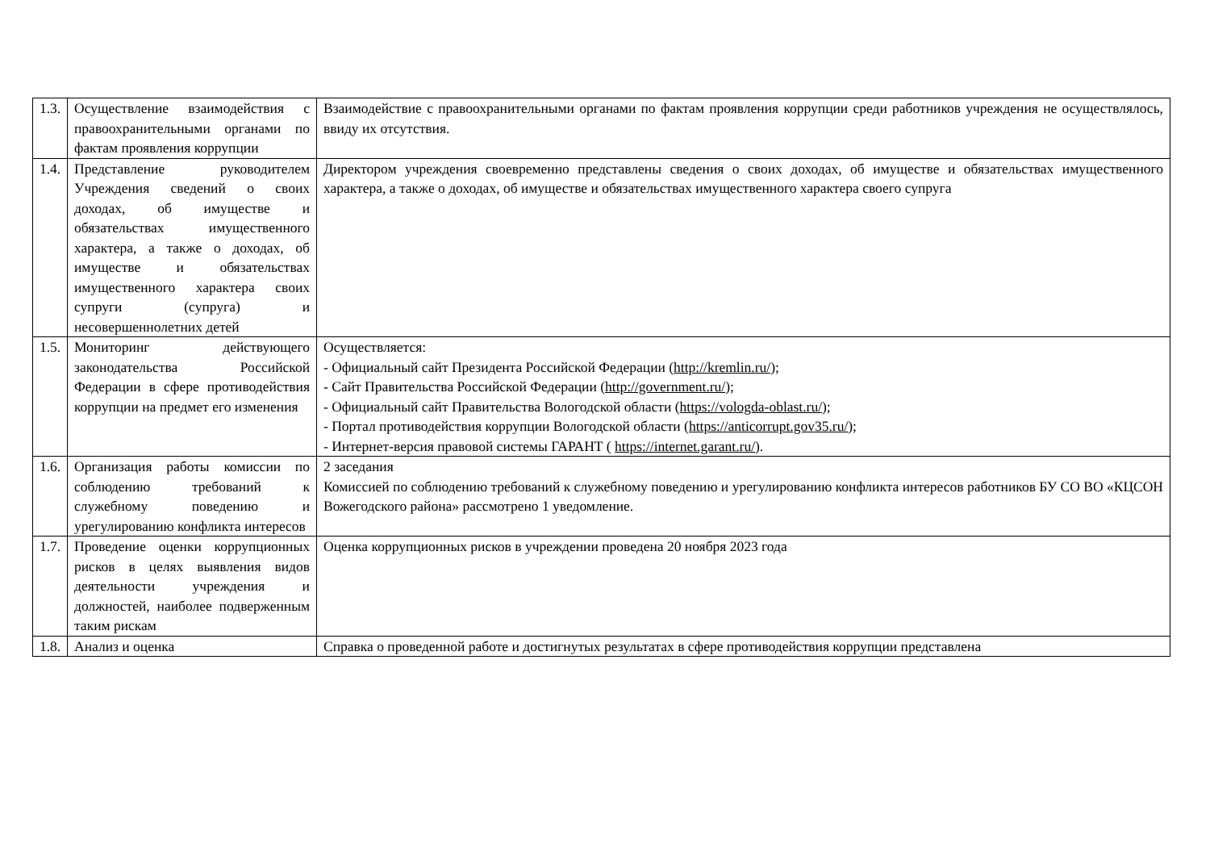| 1.3. | Осуществление взаимодействия с правоохранительными органами по фактам проявления коррупции | Взаимодействие с правоохранительными органами по фактам проявления коррупции среди работников учреждения не осуществлялось, ввиду их отсутствия. |
| 1.4. | Представление руководителем Учреждения сведений о своих доходах, об имуществе и обязательствах имущественного характера, а также о доходах, об имуществе и обязательствах имущественного характера своих супруги (супруга) и несовершеннолетних детей | Директором учреждения своевременно представлены сведения о своих доходах, об имуществе и обязательствах имущественного характера, а также о доходах, об имуществе и обязательствах имущественного характера своего супруга |
| 1.5. | Мониторинг действующего законодательства Российской Федерации в сфере противодействия коррупции на предмет его изменения | Осуществляется: - Официальный сайт Президента Российской Федерации ( http://kremlin.ru/ ); - Сайт Правительства Российской Федерации ( http://government.ru/ ); - Официальный сайт Правительства Вологодской области ( https://vologda-oblast.ru/ ); - Портал противодействия коррупции Вологодской области ( https://anticorrupt.gov35.ru/ ); - Интернет-версия правовой системы ГАРАНТ ( https://internet.garant.ru/ ). |
| 1.6. | Организация работы комиссии по соблюдению требований к служебному поведению и урегулированию конфликта интересов | 2 заседания Комиссией по соблюдению требований к служебному поведению и урегулированию конфликта интересов работников БУ СО ВО «КЦСОН Вожегодского района» рассмотрено 1 уведомление. |
| 1.7. | Проведение оценки коррупционных рисков в целях выявления видов деятельности учреждения и должностей, наиболее подверженным таким рискам | Оценка коррупционных рисков в учреждении проведена 20 ноября 2023 года |
| 1.8. | Анализ и оценка | Справка о проведенной работе и достигнутых результатах в сфере противодействия коррупции представлена |